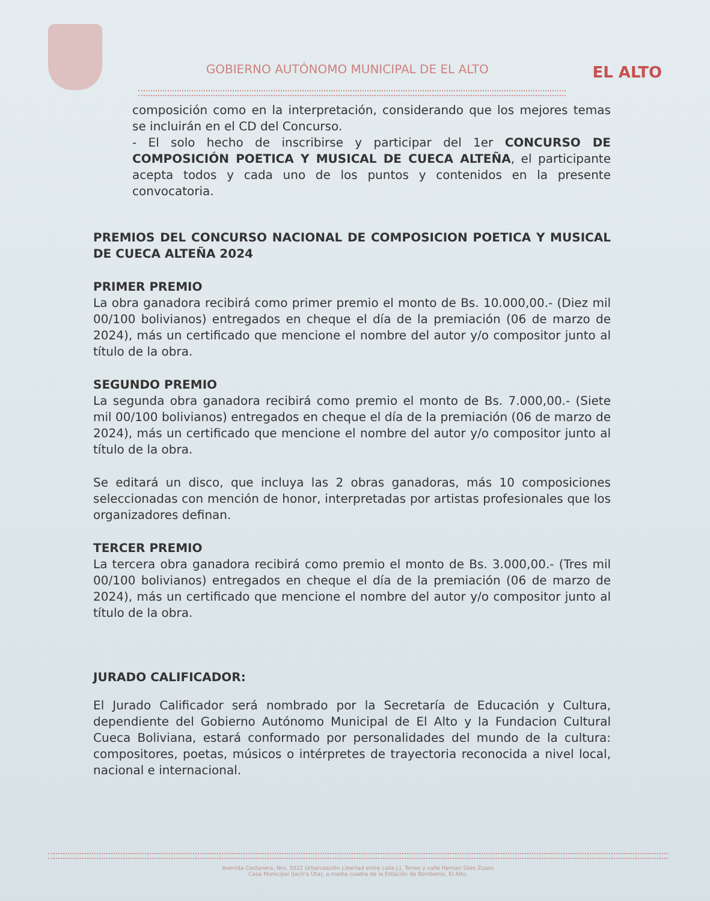GOBIERNO AUTÓNOMO MUNICIPAL DE EL ALTO
EL ALTO
composición como en la interpretación, considerando que los mejores temas se incluirán en el CD del Concurso.
- El solo hecho de inscribirse y participar del 1er CONCURSO DE COMPOSICIÓN POETICA Y MUSICAL DE CUECA ALTEÑA, el participante acepta todos y cada uno de los puntos y contenidos en la presente convocatoria.
PREMIOS DEL CONCURSO NACIONAL DE COMPOSICION POETICA Y MUSICAL DE CUECA ALTEÑA 2024
PRIMER PREMIO
La obra ganadora recibirá como primer premio el monto de Bs. 10.000,00.- (Diez mil 00/100 bolivianos) entregados en cheque el día de la premiación (06 de marzo de 2024), más un certificado que mencione el nombre del autor y/o compositor junto al título de la obra.
SEGUNDO PREMIO
La segunda obra ganadora recibirá como premio el monto de Bs. 7.000,00.- (Siete mil 00/100 bolivianos) entregados en cheque el día de la premiación (06 de marzo de 2024), más un certificado que mencione el nombre del autor y/o compositor junto al título de la obra.
Se editará un disco, que incluya las 2 obras ganadoras, más 10 composiciones seleccionadas con mención de honor, interpretadas por artistas profesionales que los organizadores definan.
TERCER PREMIO
La tercera obra ganadora recibirá como premio el monto de Bs. 3.000,00.- (Tres mil 00/100 bolivianos) entregados en cheque el día de la premiación (06 de marzo de 2024), más un certificado que mencione el nombre del autor y/o compositor junto al título de la obra.
JURADO CALIFICADOR:
El Jurado Calificador será nombrado por la Secretaría de Educación y Cultura, dependiente del Gobierno Autónomo Municipal de El Alto y la Fundacion Cultural Cueca Boliviana, estará conformado por personalidades del mundo de la cultura: compositores, poetas, músicos o intérpretes de trayectoria reconocida a nivel local, nacional e internacional.
Avenida Costanera, Nro. 5022 Urbanización Libertad entre calle J.J. Torres y calle Hernan Siles Zuaso
Casa Municipal (Jach'a Uta), a media cuadra de la Estación de Bomberos, El Alto.